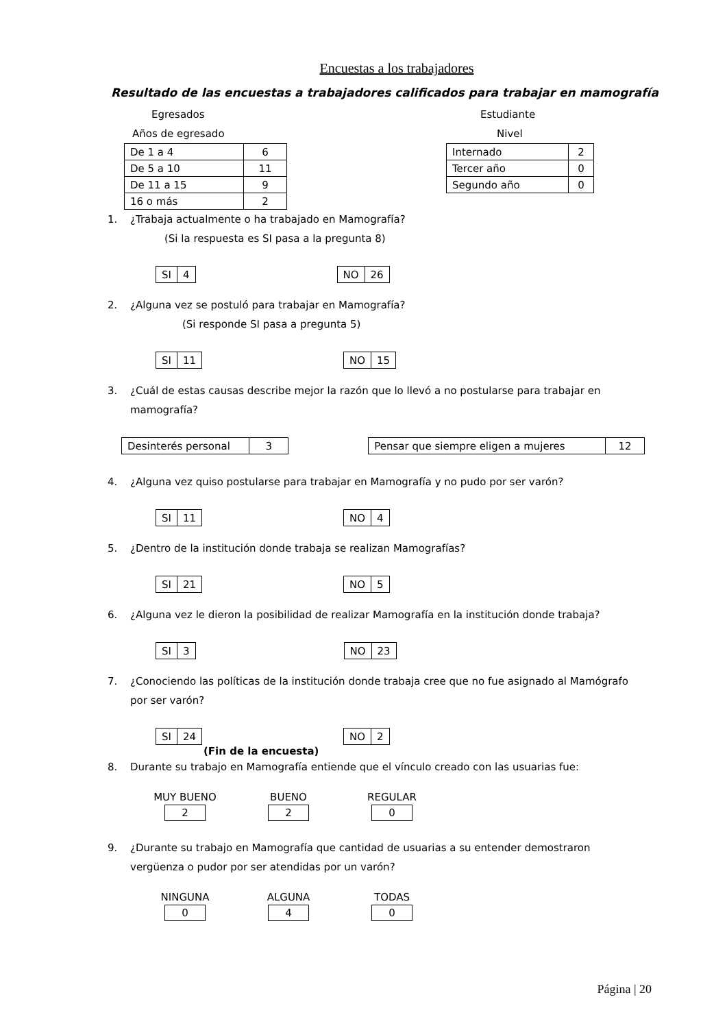Encuestas a los trabajadores
Resultado de las encuestas a trabajadores calificados para trabajar en mamografía
Egresados
Años de egresado
| De 1 a 4 | 6 |
| De 5 a 10 | 11 |
| De 11 a 15 | 9 |
| 16 o más | 2 |
Estudiante
Nivel
| Internado | 2 |
| Tercer año | 0 |
| Segundo año | 0 |
1. ¿Trabaja actualmente o ha trabajado en Mamografía?
(Si la respuesta es SI pasa a la pregunta 8)
| SI | 4 |
| NO | 26 |
2. ¿Alguna vez se postuló para trabajar en Mamografía?
(Si responde SI pasa a pregunta 5)
| SI | 11 |
| NO | 15 |
3. ¿Cuál de estas causas describe mejor la razón que lo llevó a no postularse para trabajar en mamografía?
| Desinterés personal | 3 |
| Pensar que siempre eligen a mujeres | 12 |
4. ¿Alguna vez quiso postularse para trabajar en Mamografía y no pudo por ser varón?
| SI | 11 |
| NO | 4 |
5. ¿Dentro de la institución donde trabaja se realizan Mamografías?
| SI | 21 |
| NO | 5 |
6. ¿Alguna vez le dieron la posibilidad de realizar Mamografía en la institución donde trabaja?
| SI | 3 |
| NO | 23 |
7. ¿Conociendo las políticas de la institución donde trabaja cree que no fue asignado al Mamógrafo por ser varón?
| SI | 24 |
| NO | 2 |
(Fin de la encuesta)
8. Durante su trabajo en Mamografía entiende que el vínculo creado con las usuarias fue:
| MUY BUENO | BUENO | REGULAR |
| 2 | 2 | 0 |
9. ¿Durante su trabajo en Mamografía que cantidad de usuarias a su entender demostraron vergüenza o pudor por ser atendidas por un varón?
| NINGUNA | ALGUNA | TODAS |
| 0 | 4 | 0 |
Página | 20